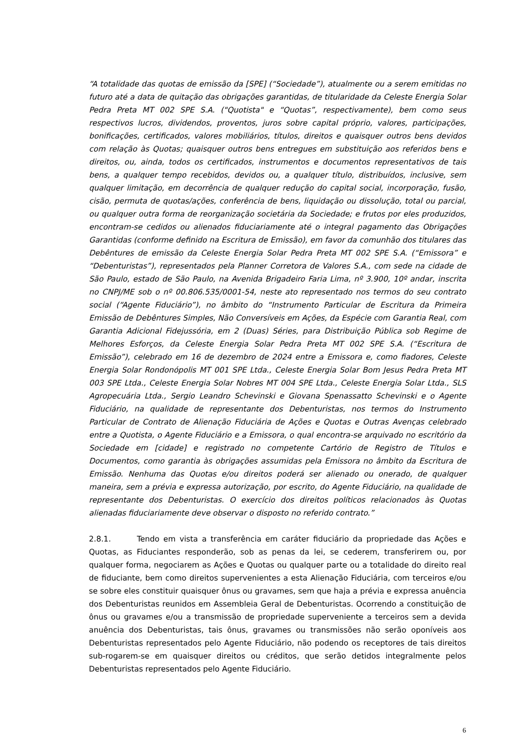“A totalidade das quotas de emissão da [SPE] (“Sociedade”), atualmente ou a serem emitidas no futuro até a data de quitação das obrigações garantidas, de titularidade da Celeste Energia Solar Pedra Preta MT 002 SPE S.A. ("Quotista" e “Quotas”, respectivamente), bem como seus respectivos lucros, dividendos, proventos, juros sobre capital próprio, valores, participações, bonificações, certificados, valores mobiliários, títulos, direitos e quaisquer outros bens devidos com relação às Quotas; quaisquer outros bens entregues em substituição aos referidos bens e direitos, ou, ainda, todos os certificados, instrumentos e documentos representativos de tais bens, a qualquer tempo recebidos, devidos ou, a qualquer título, distribuídos, inclusive, sem qualquer limitação, em decorrência de qualquer redução do capital social, incorporação, fusão, cisão, permuta de quotas/ações, conferência de bens, liquidação ou dissolução, total ou parcial, ou qualquer outra forma de reorganização societária da Sociedade; e frutos por eles produzidos, encontram-se cedidos ou alienados fiduciariamente até o integral pagamento das Obrigações Garantidas (conforme definido na Escritura de Emissão), em favor da comunhão dos titulares das Debêntures de emissão da Celeste Energia Solar Pedra Preta MT 002 SPE S.A. (“Emissora” e “Debenturistas”), representados pela Planner Corretora de Valores S.A., com sede na cidade de São Paulo, estado de São Paulo, na Avenida Brigadeiro Faria Lima, nº 3.900, 10º andar, inscrita no CNPJ/ME sob o nº 00.806.535/0001-54, neste ato representado nos termos do seu contrato social (“Agente Fiduciário”), no âmbito do “Instrumento Particular de Escritura da Primeira Emissão de Debêntures Simples, Não Conversíveis em Ações, da Espécie com Garantia Real, com Garantia Adicional Fidejussória, em 2 (Duas) Séries, para Distribuição Pública sob Regime de Melhores Esforços, da Celeste Energia Solar Pedra Preta MT 002 SPE S.A. (“Escritura de Emissão”), celebrado em 16 de dezembro de 2024 entre a Emissora e, como fiadores, Celeste Energia Solar Rondonópolis MT 001 SPE Ltda., Celeste Energia Solar Bom Jesus Pedra Preta MT 003 SPE Ltda., Celeste Energia Solar Nobres MT 004 SPE Ltda., Celeste Energia Solar Ltda., SLS Agropecuária Ltda., Sergio Leandro Schevinski e Giovana Spenassatto Schevinski e o Agente Fiduciário, na qualidade de representante dos Debenturistas, nos termos do Instrumento Particular de Contrato de Alienação Fiduciária de Ações e Quotas e Outras Avenças celebrado entre a Quotista, o Agente Fiduciário e a Emissora, o qual encontra-se arquivado no escritório da Sociedade em [cidade] e registrado no competente Cartório de Registro de Títulos e Documentos, como garantia às obrigações assumidas pela Emissora no âmbito da Escritura de Emissão. Nenhuma das Quotas e/ou direitos poderá ser alienado ou onerado, de qualquer maneira, sem a prévia e expressa autorização, por escrito, do Agente Fiduciário, na qualidade de representante dos Debenturistas. O exercício dos direitos políticos relacionados às Quotas alienadas fiduciariamente deve observar o disposto no referido contrato.”
2.8.1. Tendo em vista a transferência em caráter fiduciário da propriedade das Ações e Quotas, as Fiduciantes responderão, sob as penas da lei, se cederem, transferirem ou, por qualquer forma, negociarem as Ações e Quotas ou qualquer parte ou a totalidade do direito real de fiduciante, bem como direitos supervenientes a esta Alienação Fiduciária, com terceiros e/ou se sobre eles constituir quaisquer ônus ou gravames, sem que haja a prévia e expressa anuência dos Debenturistas reunidos em Assembleia Geral de Debenturistas. Ocorrendo a constituição de ônus ou gravames e/ou a transmissão de propriedade superveniente a terceiros sem a devida anuência dos Debenturistas, tais ônus, gravames ou transmissões não serão oponíveis aos Debenturistas representados pelo Agente Fiduciário, não podendo os receptores de tais direitos sub-rogarem-se em quaisquer direitos ou créditos, que serão detidos integralmente pelos Debenturistas representados pelo Agente Fiduciário.
6